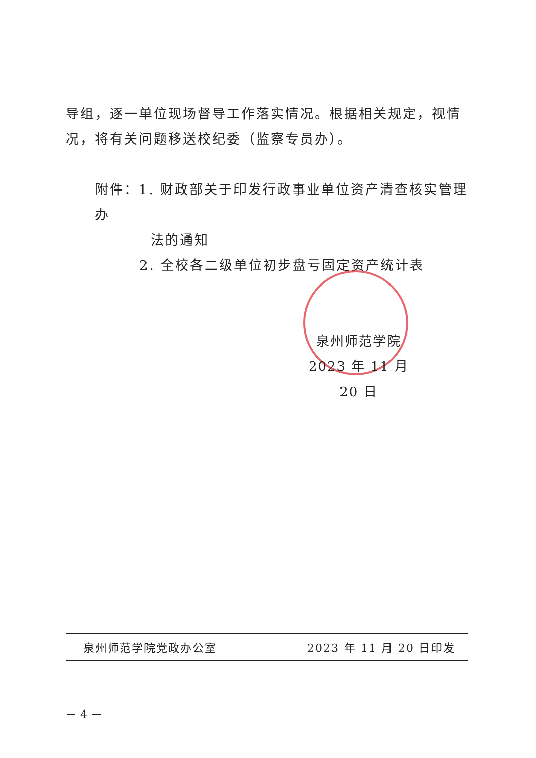导组，逐一单位现场督导工作落实情况。根据相关规定，视情况，将有关问题移送校纪委（监察专员办）。
附件：1. 财政部关于印发行政事业单位资产清查核实管理办
法的通知
2. 全校各二级单位初步盘亏固定资产统计表
泉州师范学院
2023 年 11 月 20 日
泉州师范学院党政办公室 2023 年 11 月 20 日印发
－ 4 －